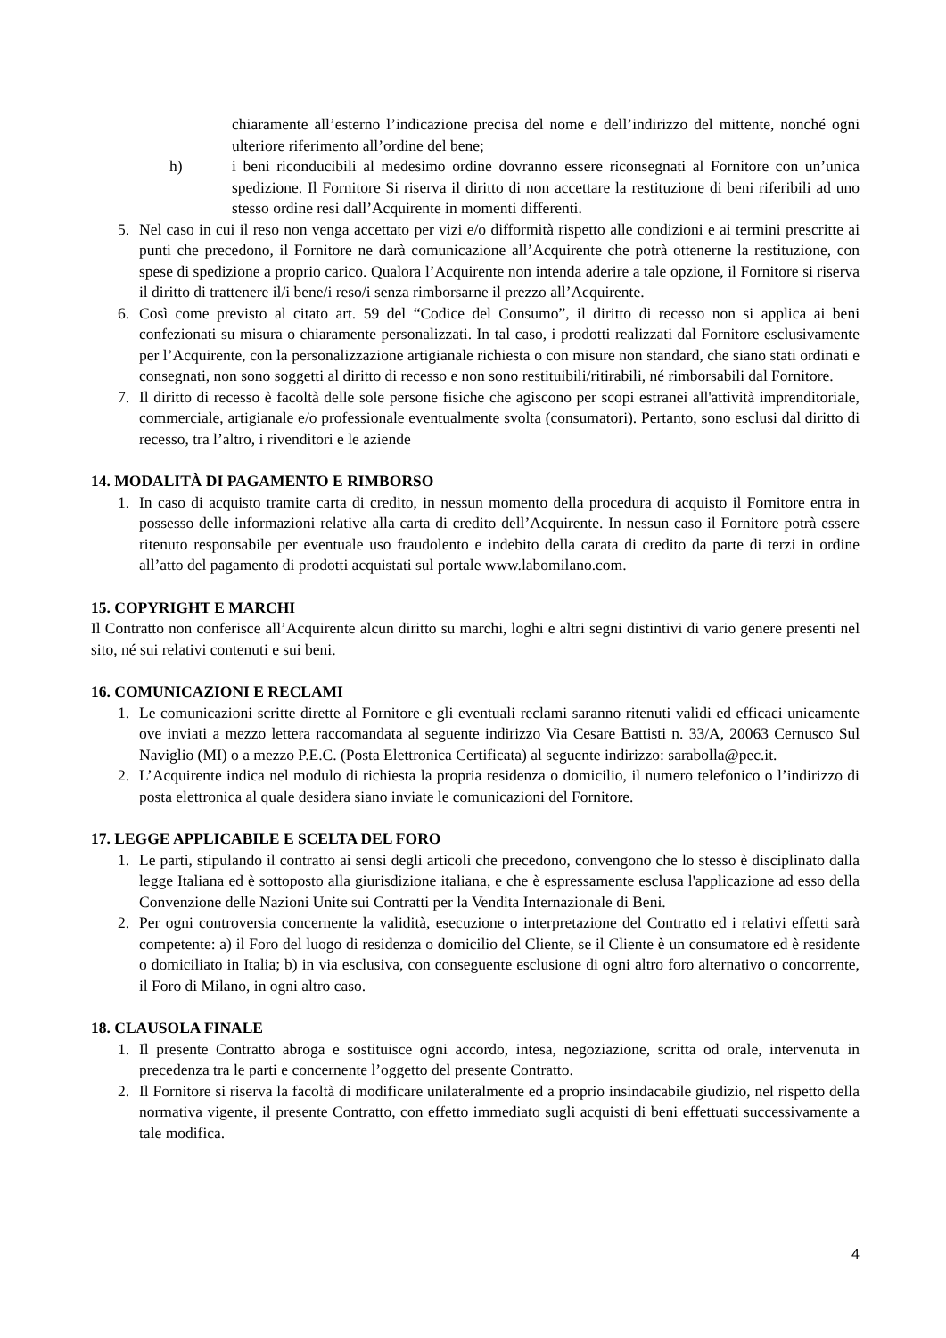chiaramente all’esterno l’indicazione precisa del nome e dell’indirizzo del mittente, nonché ogni ulteriore riferimento all’ordine del bene;
h) i beni riconducibili al medesimo ordine dovranno essere riconsegnati al Fornitore con un’unica spedizione. Il Fornitore Si riserva il diritto di non accettare la restituzione di beni riferibili ad uno stesso ordine resi dall’Acquirente in momenti differenti.
5. Nel caso in cui il reso non venga accettato per vizi e/o difformità rispetto alle condizioni e ai termini prescritte ai punti che precedono, il Fornitore ne darà comunicazione all’Acquirente che potrà ottenerne la restituzione, con spese di spedizione a proprio carico. Qualora l’Acquirente non intenda aderire a tale opzione, il Fornitore si riserva il diritto di trattenere il/i bene/i reso/i senza rimborsarne il prezzo all’Acquirente.
6. Così come previsto al citato art. 59 del “Codice del Consumo”, il diritto di recesso non si applica ai beni confezionati su misura o chiaramente personalizzati. In tal caso, i prodotti realizzati dal Fornitore esclusivamente per l’Acquirente, con la personalizzazione artigianale richiesta o con misure non standard, che siano stati ordinati e consegnati, non sono soggetti al diritto di recesso e non sono restituibili/ritirabili, né rimborsabili dal Fornitore.
7. Il diritto di recesso è facoltà delle sole persone fisiche che agiscono per scopi estranei all'attività imprenditoriale, commerciale, artigianale e/o professionale eventualmente svolta (consumatori). Pertanto, sono esclusi dal diritto di recesso, tra l’altro, i rivenditori e le aziende
14. MODALITÀ DI PAGAMENTO E RIMBORSO
1. In caso di acquisto tramite carta di credito, in nessun momento della procedura di acquisto il Fornitore entra in possesso delle informazioni relative alla carta di credito dell’Acquirente. In nessun caso il Fornitore potrà essere ritenuto responsabile per eventuale uso fraudolento e indebito della carata di credito da parte di terzi in ordine all’atto del pagamento di prodotti acquistati sul portale www.labomilano.com.
15. COPYRIGHT E MARCHI
Il Contratto non conferisce all’Acquirente alcun diritto su marchi, loghi e altri segni distintivi di vario genere presenti nel sito, né sui relativi contenuti e sui beni.
16. COMUNICAZIONI E RECLAMI
1. Le comunicazioni scritte dirette al Fornitore e gli eventuali reclami saranno ritenuti validi ed efficaci unicamente ove inviati a mezzo lettera raccomandata al seguente indirizzo Via Cesare Battisti n. 33/A, 20063 Cernusco Sul Naviglio (MI) o a mezzo P.E.C. (Posta Elettronica Certificata) al seguente indirizzo: sarabolla@pec.it.
2. L’Acquirente indica nel modulo di richiesta la propria residenza o domicilio, il numero telefonico o l’indirizzo di posta elettronica al quale desidera siano inviate le comunicazioni del Fornitore.
17. LEGGE APPLICABILE E SCELTA DEL FORO
1. Le parti, stipulando il contratto ai sensi degli articoli che precedono, convengono che lo stesso è disciplinato dalla legge Italiana ed è sottoposto alla giurisdizione italiana, e che è espressamente esclusa l'applicazione ad esso della Convenzione delle Nazioni Unite sui Contratti per la Vendita Internazionale di Beni.
2. Per ogni controversia concernente la validità, esecuzione o interpretazione del Contratto ed i relativi effetti sarà competente: a) il Foro del luogo di residenza o domicilio del Cliente, se il Cliente è un consumatore ed è residente o domiciliato in Italia; b) in via esclusiva, con conseguente esclusione di ogni altro foro alternativo o concorrente, il Foro di Milano, in ogni altro caso.
18. CLAUSOLA FINALE
1. Il presente Contratto abroga e sostituisce ogni accordo, intesa, negoziazione, scritta od orale, intervenuta in precedenza tra le parti e concernente l’oggetto del presente Contratto.
2. Il Fornitore si riserva la facoltà di modificare unilateralmente ed a proprio insindacabile giudizio, nel rispetto della normativa vigente, il presente Contratto, con effetto immediato sugli acquisti di beni effettuati successivamente a tale modifica.
4